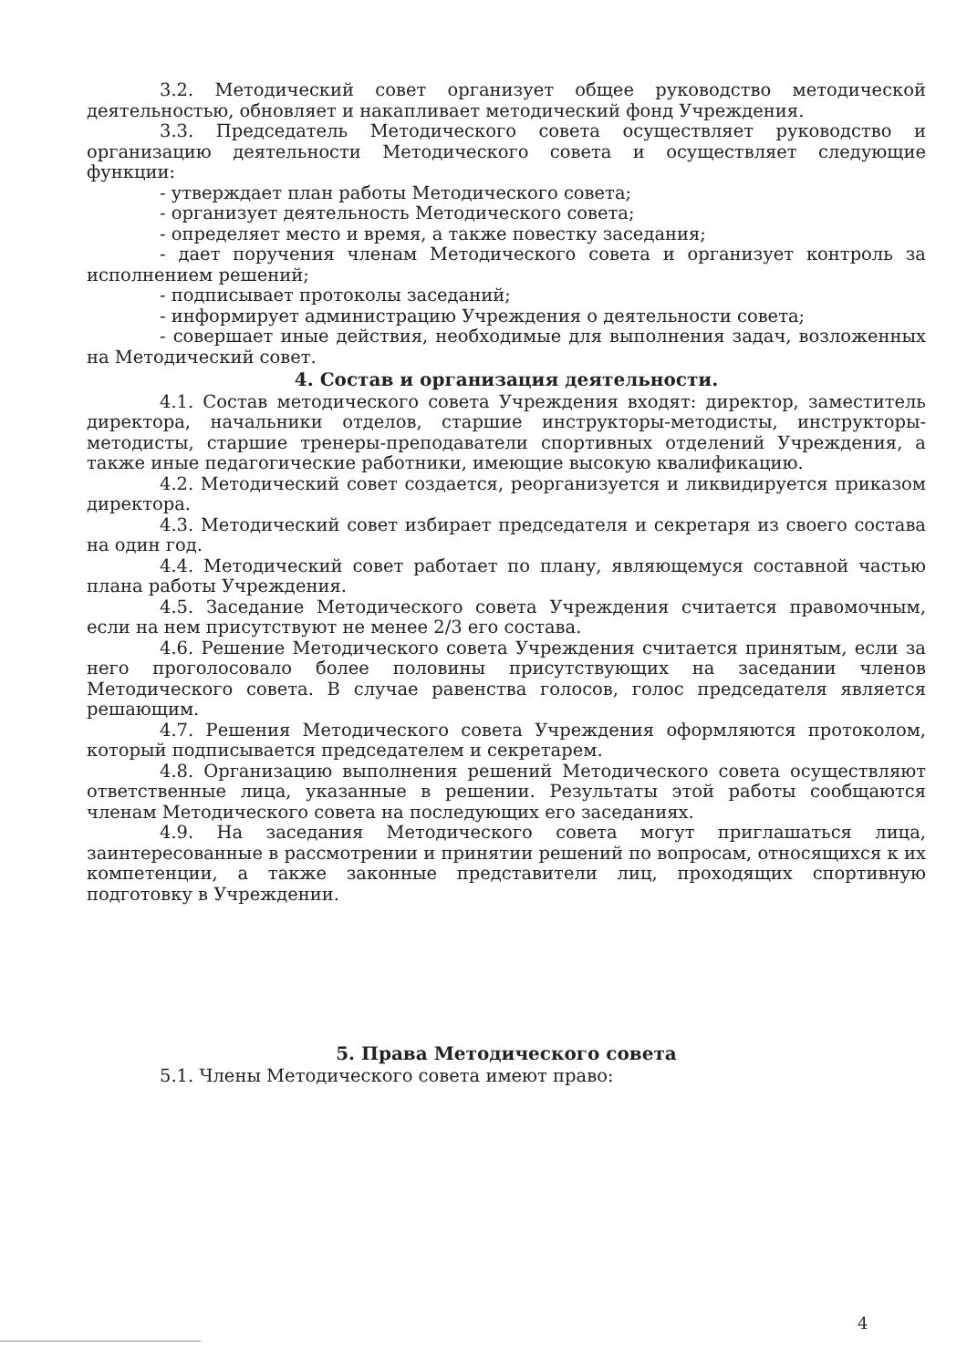3.2. Методический совет организует общее руководство методической деятельностью, обновляет и накапливает методический фонд Учреждения.
3.3. Председатель Методического совета осуществляет руководство и организацию деятельности Методического совета и осуществляет следующие функции:
- утверждает план работы Методического совета;
- организует деятельность Методического совета;
- определяет место и время, а также повестку заседания;
- дает поручения членам Методического совета и организует контроль за исполнением решений;
- подписывает протоколы заседаний;
- информирует администрацию Учреждения о деятельности совета;
- совершает иные действия, необходимые для выполнения задач, возложенных на Методический совет.
4. Состав и организация деятельности.
4.1. Состав методического совета Учреждения входят: директор, заместитель директора, начальники отделов, старшие инструкторы-методисты, инструкторы-методисты, старшие тренеры-преподаватели спортивных отделений Учреждения, а также иные педагогические работники, имеющие высокую квалификацию.
4.2. Методический совет создается, реорганизуется и ликвидируется приказом директора.
4.3. Методический совет избирает председателя и секретаря из своего состава на один год.
4.4. Методический совет работает по плану, являющемуся составной частью плана работы Учреждения.
4.5. Заседание Методического совета Учреждения считается правомочным, если на нем присутствуют не менее 2/3 его состава.
4.6. Решение Методического совета Учреждения считается принятым, если за него проголосовало более половины присутствующих на заседании членов Методического совета. В случае равенства голосов, голос председателя является решающим.
4.7. Решения Методического совета Учреждения оформляются протоколом, который подписывается председателем и секретарем.
4.8. Организацию выполнения решений Методического совета осуществляют ответственные лица, указанные в решении. Результаты этой работы сообщаются членам Методического совета на последующих его заседаниях.
4.9. На заседания Методического совета могут приглашаться лица, заинтересованные в рассмотрении и принятии решений по вопросам, относящихся к их компетенции, а также законные представители лиц, проходящих спортивную подготовку в Учреждении.
5. Права Методического совета
5.1. Члены Методического совета имеют право:
4